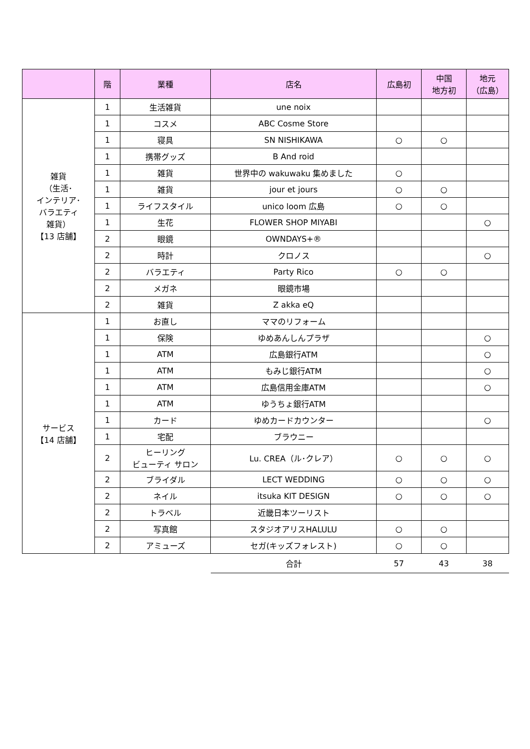| | 階 | 業種 | 店名 | 広島初 | 中国 地方初 | 地元 （広島） |
| --- | --- | --- | --- | --- | --- | --- |
| 雑貨 （生活･ インテリア･ バラエティ 雑貨） 【13 店舗】 | 1 | 生活雑貨 | une noix | | | |
| | 1 | コスメ | ABC Cosme Store | | | |
| | 1 | 寝具 | SN NISHIKAWA | ○ | ○ | |
| | 1 | 携帯グッズ | B And roid | | | |
| | 1 | 雑貨 | 世界中の wakuwaku 集めました | ○ | | |
| | 1 | 雑貨 | jour et jours | ○ | ○ | |
| | 1 | ライフスタイル | unico loom 広島 | ○ | ○ | |
| | 1 | 生花 | FLOWER SHOP MIYABI | | | ○ |
| | 2 | 眼鏡 | OWNDAYS+® | | | |
| | 2 | 時計 | クロノス | | | ○ |
| | 2 | バラエティ | Party Rico | ○ | ○ | |
| | 2 | メガネ | 眼鏡市場 | | | |
| | 2 | 雑貨 | Z akka eQ | | | |
| サービス 【14 店舗】 | 1 | お直し | ママのリフォーム | | | |
| | 1 | 保険 | ゆめあんしんプラザ | | | ○ |
| | 1 | ATM | 広島銀行ATM | | | ○ |
| | 1 | ATM | もみじ銀行ATM | | | ○ |
| | 1 | ATM | 広島信用金庫ATM | | | ○ |
| | 1 | ATM | ゆうちょ銀行ATM | | | |
| | 1 | カード | ゆめカードカウンター | | | ○ |
| | 1 | 宅配 | ブラウニー | | | |
| | 2 | ヒーリング ビューティ サロン | Lu. CREA（ル･クレア） | ○ | ○ | ○ |
| | 2 | ブライダル | LECT WEDDING | ○ | ○ | ○ |
| | 2 | ネイル | itsuka KIT DESIGN | ○ | ○ | ○ |
| | 2 | トラベル | 近畿日本ツーリスト | | | |
| | 2 | 写真館 | スタジオアリスHALULU | ○ | ○ | |
| | 2 | アミューズ | セガ(キッズフォレスト) | ○ | ○ | |
| | | | 合計 | 57 | 43 | 38 |